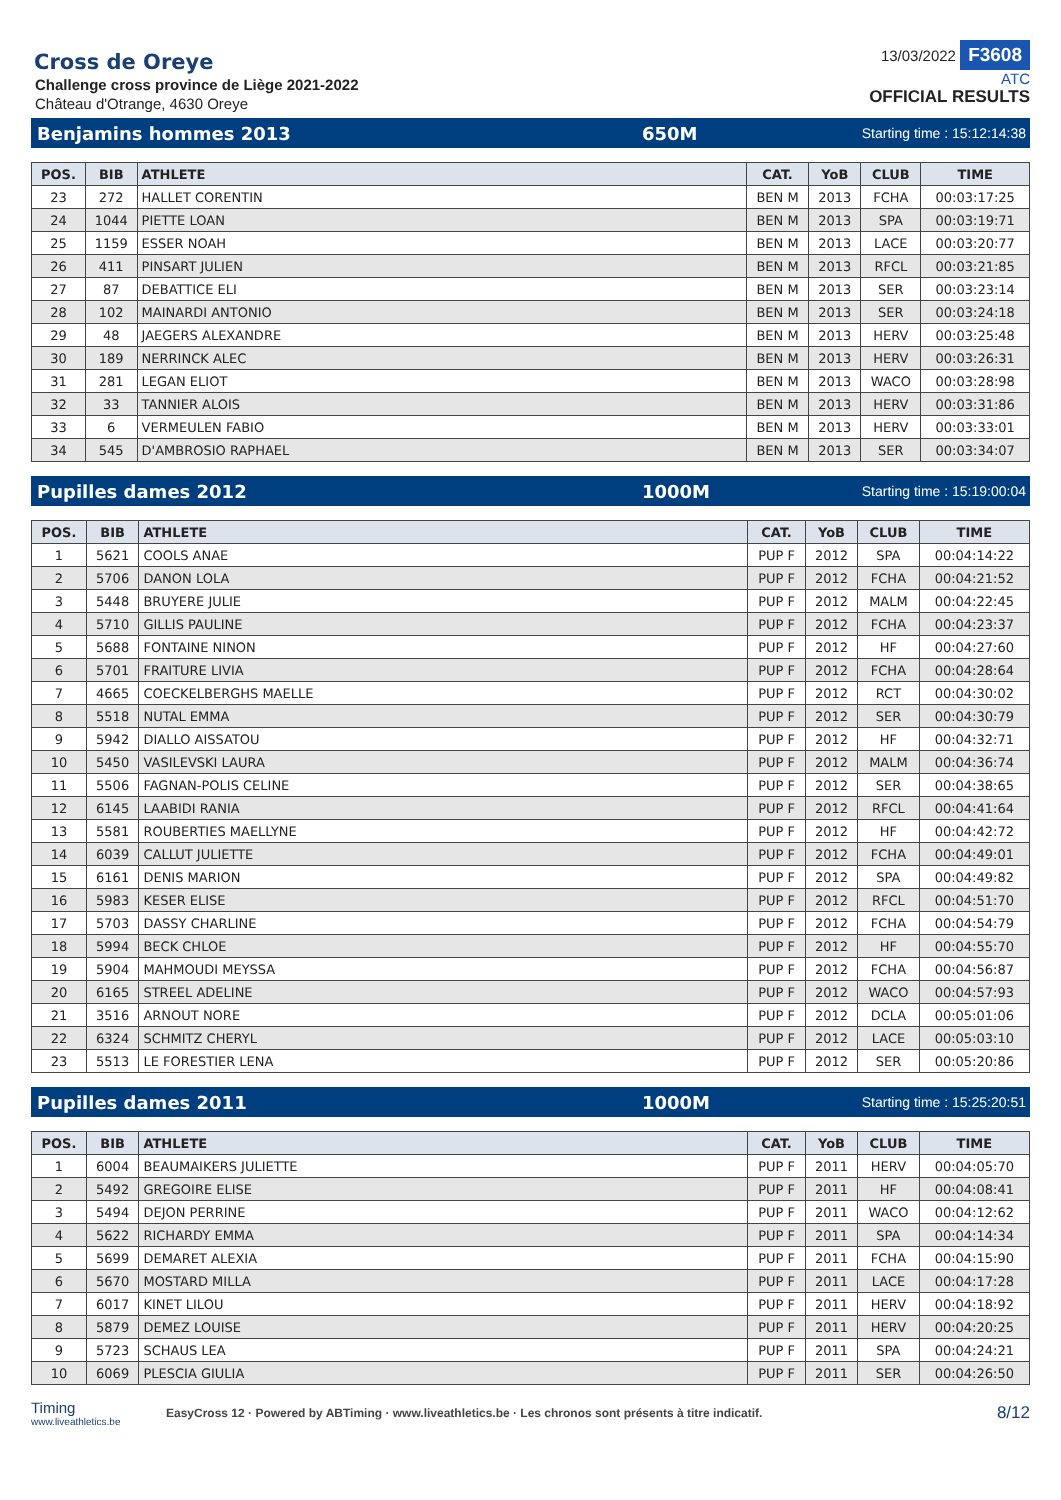Cross de Oreye
Challenge cross province de Liège 2021-2022
Château d'Otrange, 4630 Oreye
13/03/2022 F3608
ATC
OFFICIAL RESULTS
Benjamins hommes 2013 650M Starting time : 15:12:14:38
| POS. | BIB | ATHLETE | CAT. | YoB | CLUB | TIME |
| --- | --- | --- | --- | --- | --- | --- |
| 23 | 272 | HALLET CORENTIN | BEN M | 2013 | FCHA | 00:03:17:25 |
| 24 | 1044 | PIETTE LOAN | BEN M | 2013 | SPA | 00:03:19:71 |
| 25 | 1159 | ESSER NOAH | BEN M | 2013 | LACE | 00:03:20:77 |
| 26 | 411 | PINSART JULIEN | BEN M | 2013 | RFCL | 00:03:21:85 |
| 27 | 87 | DEBATTICE ELI | BEN M | 2013 | SER | 00:03:23:14 |
| 28 | 102 | MAINARDI ANTONIO | BEN M | 2013 | SER | 00:03:24:18 |
| 29 | 48 | JAEGERS ALEXANDRE | BEN M | 2013 | HERV | 00:03:25:48 |
| 30 | 189 | NERRINCK ALEC | BEN M | 2013 | HERV | 00:03:26:31 |
| 31 | 281 | LEGAN ELIOT | BEN M | 2013 | WACO | 00:03:28:98 |
| 32 | 33 | TANNIER ALOIS | BEN M | 2013 | HERV | 00:03:31:86 |
| 33 | 6 | VERMEULEN FABIO | BEN M | 2013 | HERV | 00:03:33:01 |
| 34 | 545 | D'AMBROSIO RAPHAEL | BEN M | 2013 | SER | 00:03:34:07 |
Pupilles dames 2012 1000M Starting time : 15:19:00:04
| POS. | BIB | ATHLETE | CAT. | YoB | CLUB | TIME |
| --- | --- | --- | --- | --- | --- | --- |
| 1 | 5621 | COOLS ANAE | PUP F | 2012 | SPA | 00:04:14:22 |
| 2 | 5706 | DANON LOLA | PUP F | 2012 | FCHA | 00:04:21:52 |
| 3 | 5448 | BRUYERE JULIE | PUP F | 2012 | MALM | 00:04:22:45 |
| 4 | 5710 | GILLIS PAULINE | PUP F | 2012 | FCHA | 00:04:23:37 |
| 5 | 5688 | FONTAINE NINON | PUP F | 2012 | HF | 00:04:27:60 |
| 6 | 5701 | FRAITURE LIVIA | PUP F | 2012 | FCHA | 00:04:28:64 |
| 7 | 4665 | COECKELBERGHS MAELLE | PUP F | 2012 | RCT | 00:04:30:02 |
| 8 | 5518 | NUTAL EMMA | PUP F | 2012 | SER | 00:04:30:79 |
| 9 | 5942 | DIALLO AISSATOU | PUP F | 2012 | HF | 00:04:32:71 |
| 10 | 5450 | VASILEVSKI LAURA | PUP F | 2012 | MALM | 00:04:36:74 |
| 11 | 5506 | FAGNAN-POLIS CELINE | PUP F | 2012 | SER | 00:04:38:65 |
| 12 | 6145 | LAABIDI RANIA | PUP F | 2012 | RFCL | 00:04:41:64 |
| 13 | 5581 | ROUBERTIES MAELLYNE | PUP F | 2012 | HF | 00:04:42:72 |
| 14 | 6039 | CALLUT JULIETTE | PUP F | 2012 | FCHA | 00:04:49:01 |
| 15 | 6161 | DENIS MARION | PUP F | 2012 | SPA | 00:04:49:82 |
| 16 | 5983 | KESER ELISE | PUP F | 2012 | RFCL | 00:04:51:70 |
| 17 | 5703 | DASSY CHARLINE | PUP F | 2012 | FCHA | 00:04:54:79 |
| 18 | 5994 | BECK CHLOE | PUP F | 2012 | HF | 00:04:55:70 |
| 19 | 5904 | MAHMOUDI MEYSSA | PUP F | 2012 | FCHA | 00:04:56:87 |
| 20 | 6165 | STREEL ADELINE | PUP F | 2012 | WACO | 00:04:57:93 |
| 21 | 3516 | ARNOUT NORE | PUP F | 2012 | DCLA | 00:05:01:06 |
| 22 | 6324 | SCHMITZ CHERYL | PUP F | 2012 | LACE | 00:05:03:10 |
| 23 | 5513 | LE FORESTIER LENA | PUP F | 2012 | SER | 00:05:20:86 |
Pupilles dames 2011 1000M Starting time : 15:25:20:51
| POS. | BIB | ATHLETE | CAT. | YoB | CLUB | TIME |
| --- | --- | --- | --- | --- | --- | --- |
| 1 | 6004 | BEAUMAIKERS JULIETTE | PUP F | 2011 | HERV | 00:04:05:70 |
| 2 | 5492 | GREGOIRE ELISE | PUP F | 2011 | HF | 00:04:08:41 |
| 3 | 5494 | DEJON PERRINE | PUP F | 2011 | WACO | 00:04:12:62 |
| 4 | 5622 | RICHARDY EMMA | PUP F | 2011 | SPA | 00:04:14:34 |
| 5 | 5699 | DEMARET ALEXIA | PUP F | 2011 | FCHA | 00:04:15:90 |
| 6 | 5670 | MOSTARD MILLA | PUP F | 2011 | LACE | 00:04:17:28 |
| 7 | 6017 | KINET LILOU | PUP F | 2011 | HERV | 00:04:18:92 |
| 8 | 5879 | DEMEZ LOUISE | PUP F | 2011 | HERV | 00:04:20:25 |
| 9 | 5723 | SCHAUS LEA | PUP F | 2011 | SPA | 00:04:24:21 |
| 10 | 6069 | PLESCIA GIULIA | PUP F | 2011 | SER | 00:04:26:50 |
Timing
www.liveathletics.be
EasyCross 12 · Powered by ABTiming · www.liveathletics.be · Les chronos sont présents à titre indicatif.
8/12